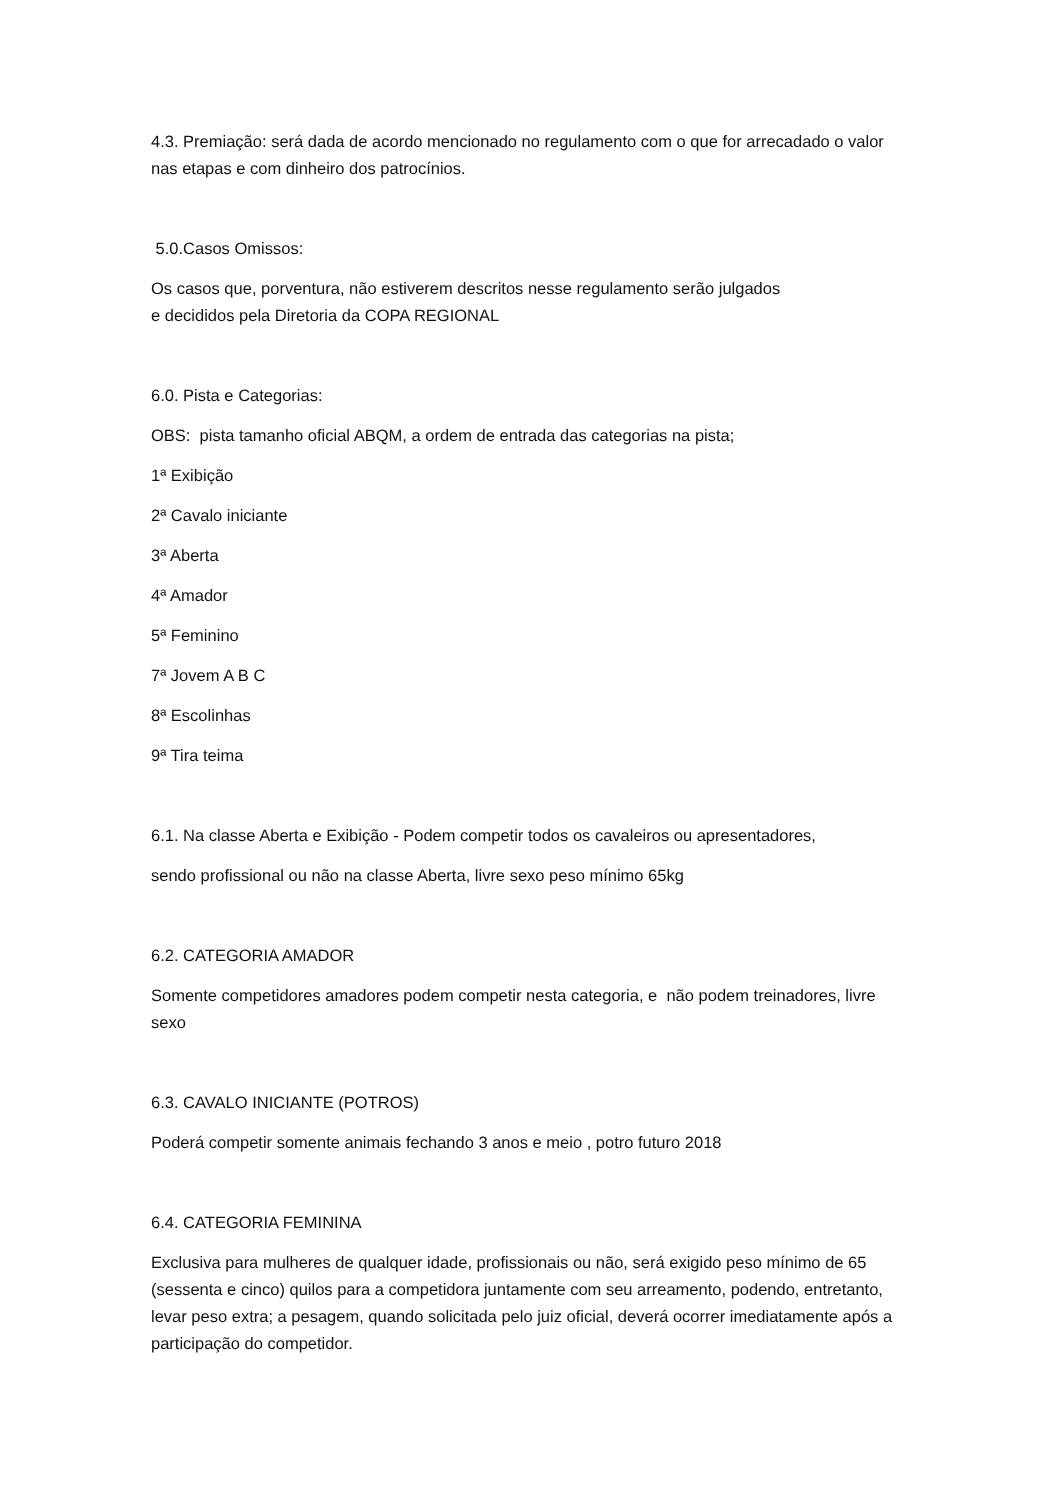4.3. Premiação: será dada de acordo mencionado no regulamento com o que for arrecadado o valor nas etapas e com dinheiro dos patrocínios.
5.0.Casos Omissos:
Os casos que, porventura, não estiverem descritos nesse regulamento serão julgados
e decididos pela Diretoria da COPA REGIONAL
6.0. Pista e Categorias:
OBS: pista tamanho oficial ABQM, a ordem de entrada das categorias na pista;
1ª Exibição
2ª Cavalo iniciante
3ª Aberta
4ª Amador
5ª Feminino
7ª Jovem A B C
8ª Escolinhas
9ª Tira teima
6.1. Na classe Aberta e Exibição - Podem competir todos os cavaleiros ou apresentadores,
sendo profissional ou não na classe Aberta, livre sexo peso mínimo 65kg
6.2. CATEGORIA AMADOR
Somente competidores amadores podem competir nesta categoria, e não podem treinadores, livre sexo
6.3. CAVALO INICIANTE (POTROS)
Poderá competir somente animais fechando 3 anos e meio , potro futuro 2018
6.4. CATEGORIA FEMININA
Exclusiva para mulheres de qualquer idade, profissionais ou não, será exigido peso mínimo de 65 (sessenta e cinco) quilos para a competidora juntamente com seu arreamento, podendo, entretanto, levar peso extra; a pesagem, quando solicitada pelo juiz oficial, deverá ocorrer imediatamente após a participação do competidor.